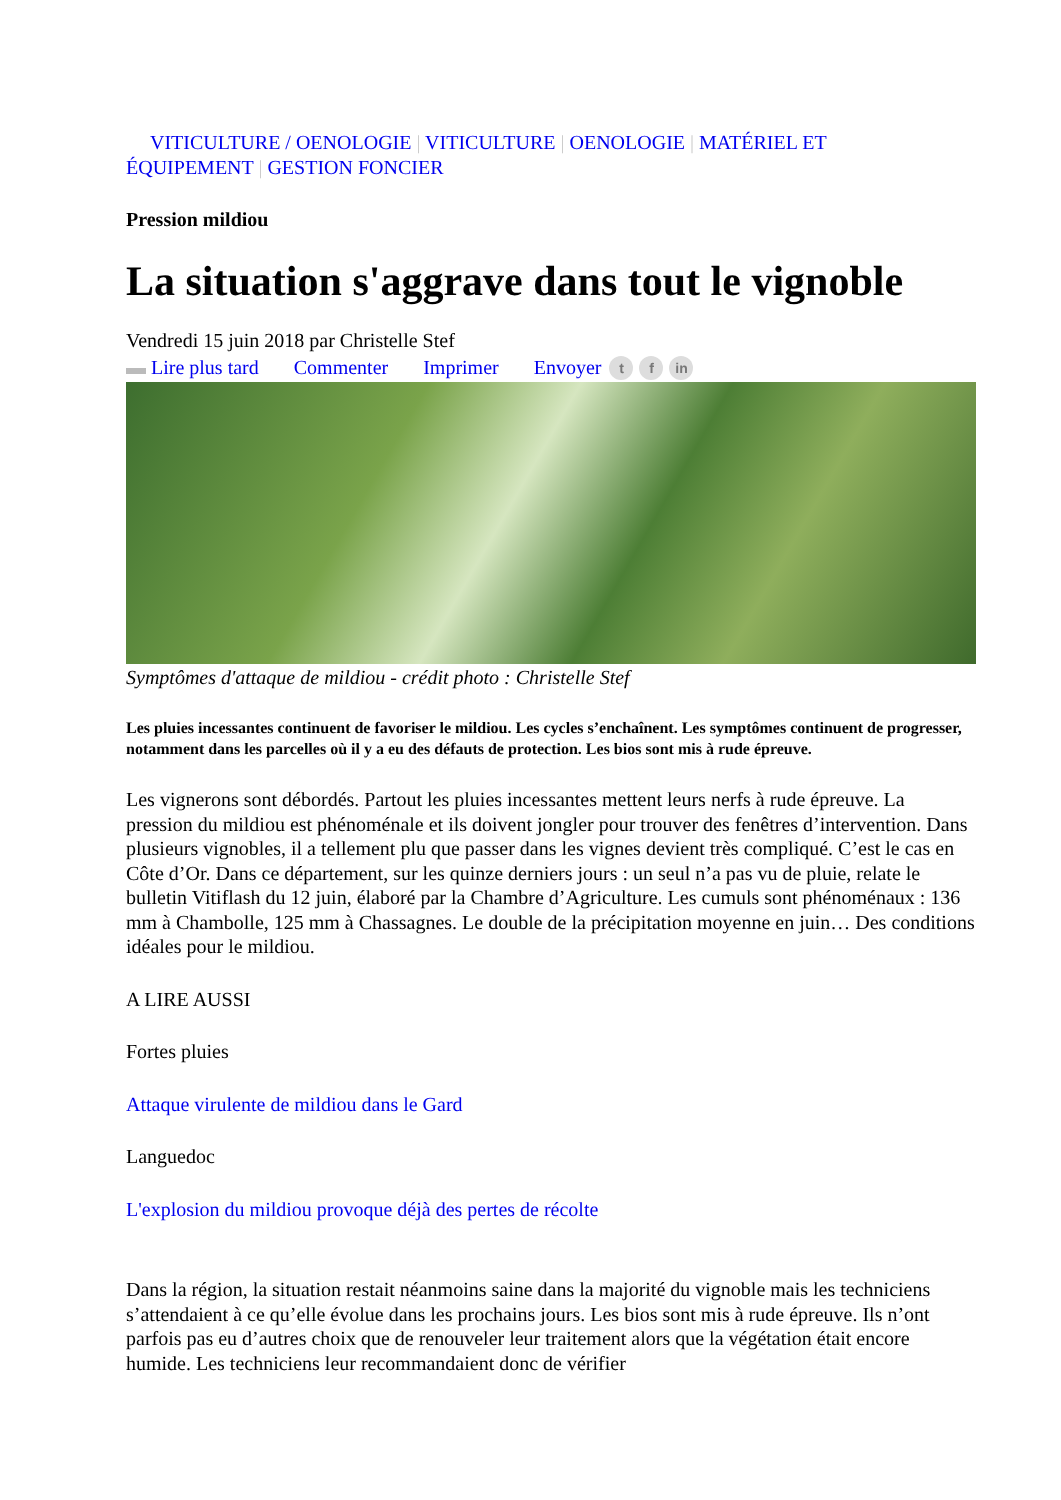VITICULTURE / OENOLOGIE | VITICULTURE | OENOLOGIE | MATÉRIEL ET
ÉQUIPEMENT | GESTION FONCIER
Pression mildiou
La situation s'aggrave dans tout le vignoble
Vendredi 15 juin 2018 par Christelle Stef
▬ Lire plus tard Commenter Imprimer Envoyer t f in
Symptômes d'attaque de mildiou - crédit photo : Christelle Stef
Les pluies incessantes continuent de favoriser le mildiou. Les cycles s’enchaînent. Les symptômes continuent de progresser, notamment dans les parcelles où il y a eu des défauts de protection. Les bios sont mis à rude épreuve.
Les vignerons sont débordés. Partout les pluies incessantes mettent leurs nerfs à rude épreuve. La pression du mildiou est phénoménale et ils doivent jongler pour trouver des fenêtres d’intervention. Dans plusieurs vignobles, il a tellement plu que passer dans les vignes devient très compliqué. C’est le cas en Côte d’Or. Dans ce département, sur les quinze derniers jours : un seul n’a pas vu de pluie, relate le bulletin Vitiflash du 12 juin, élaboré par la Chambre d’Agriculture. Les cumuls sont phénoménaux : 136 mm à Chambolle, 125 mm à Chassagnes. Le double de la précipitation moyenne en juin… Des conditions idéales pour le mildiou.
A LIRE AUSSI
Fortes pluies
Attaque virulente de mildiou dans le Gard
Languedoc
L'explosion du mildiou provoque déjà des pertes de récolte
Dans la région, la situation restait néanmoins saine dans la majorité du vignoble mais les techniciens s’attendaient à ce qu’elle évolue dans les prochains jours. Les bios sont mis à rude épreuve. Ils n’ont parfois pas eu d’autres choix que de renouveler leur traitement alors que la végétation était encore humide. Les techniciens leur recommandaient donc de vérifier